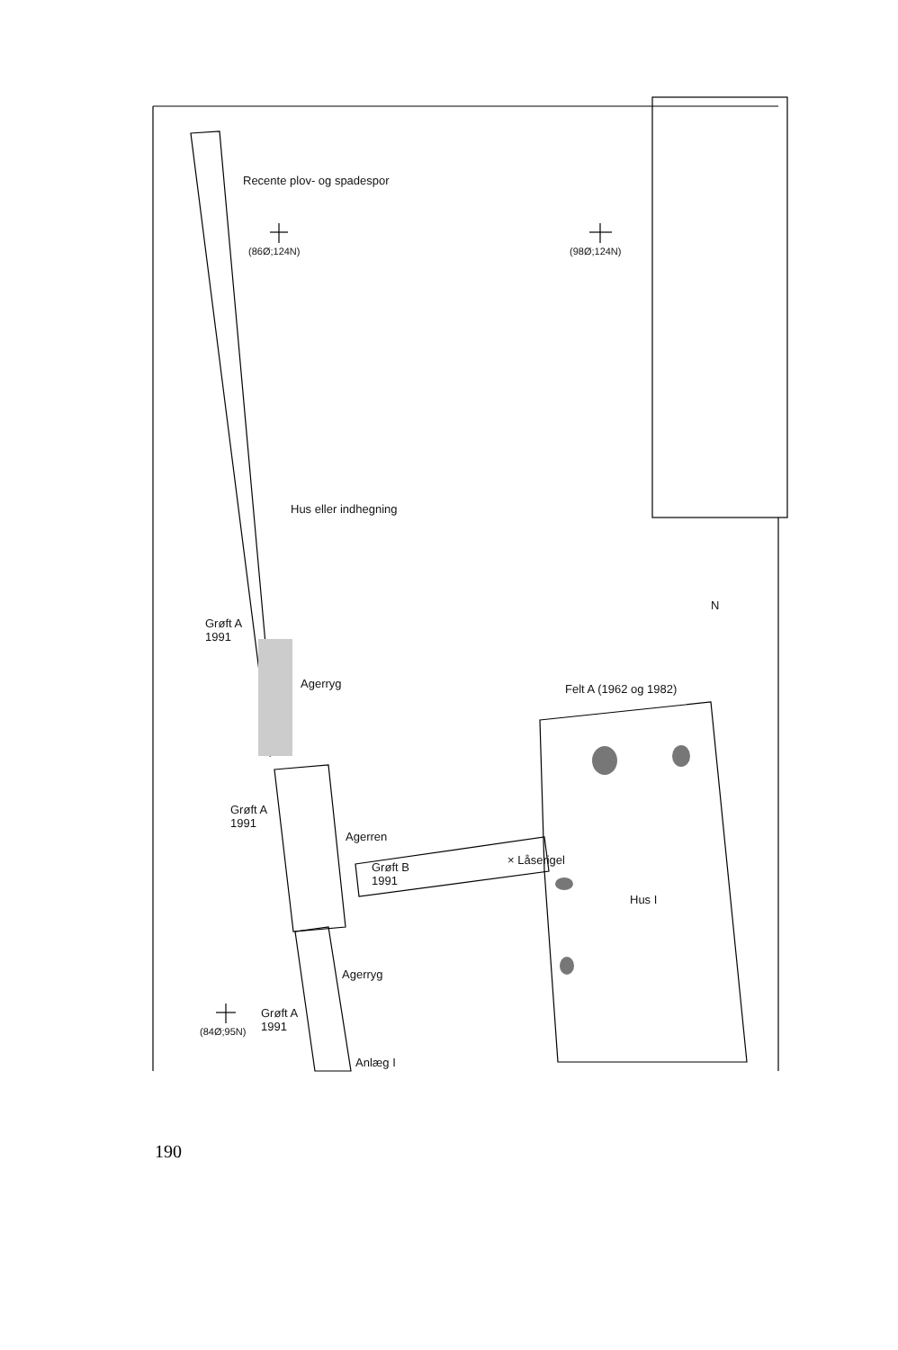Recente plov- og spadespor
(86Ø;124N) (98Ø;124N)
Hus eller indhegning
N
Grøft A
1991
Agerryg Felt A (1962 og 1982)
Grøft A
1991
Agerren
Grøft B
1991
× Låserigel
Hus I
Agerryg
Grøft A
1991
(84Ø;95N)
Anlæg I
190